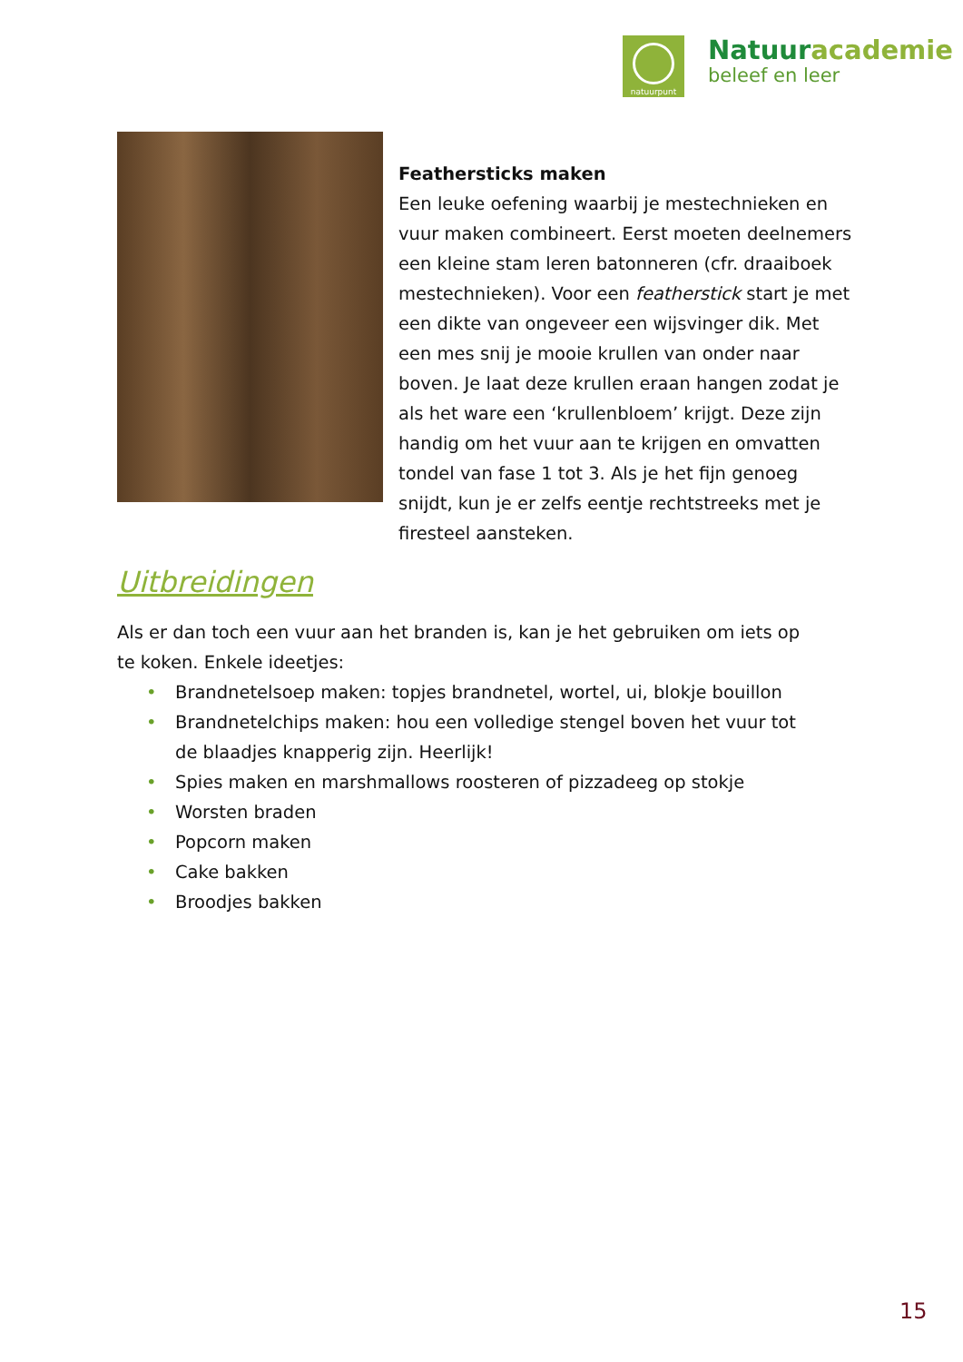natuurpunt
Natuuracademie
beleef en leer
Feathersticks maken
Een leuke oefening waarbij je mestechnieken en vuur maken combineert. Eerst moeten deelnemers een kleine stam leren batonneren (cfr. draaiboek mestechnieken). Voor een featherstick start je met een dikte van ongeveer een wijsvinger dik. Met een mes snij je mooie krullen van onder naar boven. Je laat deze krullen eraan hangen zodat je als het ware een ‘krullenbloem’ krijgt. Deze zijn handig om het vuur aan te krijgen en omvatten tondel van fase 1 tot 3. Als je het fijn genoeg snijdt, kun je er zelfs eentje rechtstreeks met je firesteel aansteken.
Uitbreidingen
Als er dan toch een vuur aan het branden is, kan je het gebruiken om iets op te koken. Enkele ideetjes:
• Brandnetelsoep maken: topjes brandnetel, wortel, ui, blokje bouillon
• Brandnetelchips maken: hou een volledige stengel boven het vuur tot de blaadjes knapperig zijn. Heerlijk!
• Spies maken en marshmallows roosteren of pizzadeeg op stokje
• Worsten braden
• Popcorn maken
• Cake bakken
• Broodjes bakken
15